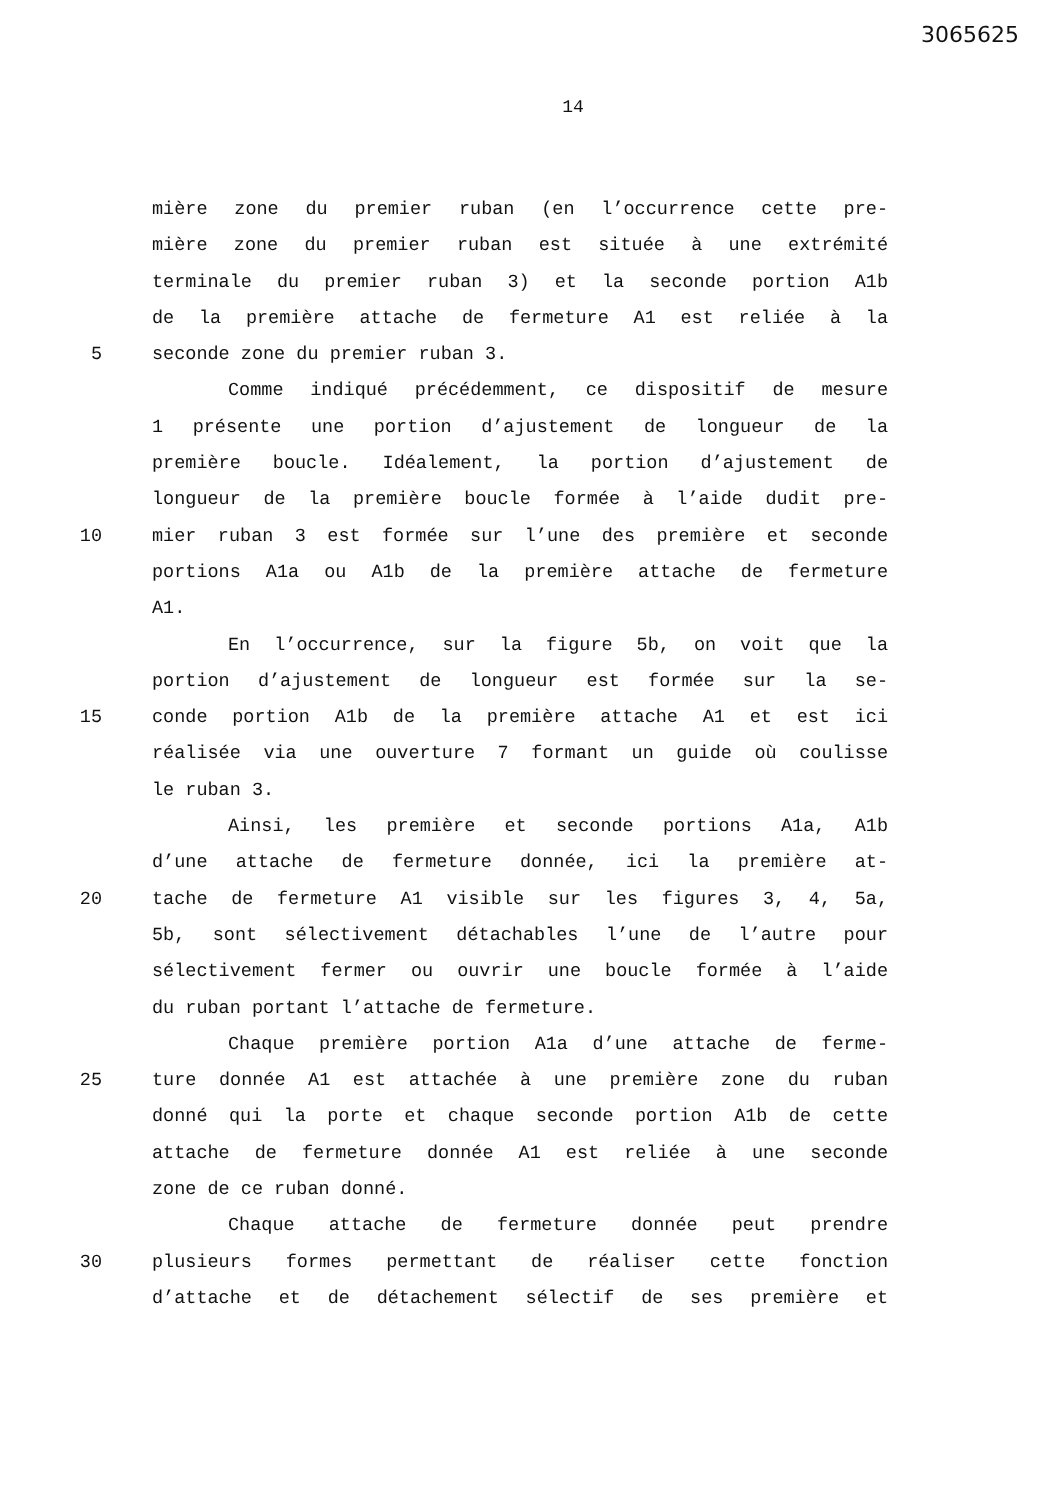3065625
14
mière zone du premier ruban (en l’occurrence cette pre-
mière zone du premier ruban est située à une extrémité
terminale du premier ruban 3) et la seconde portion A1b
de la première attache de fermeture A1 est reliée à la
5 seconde zone du premier ruban 3.
Comme indiqué précédemment, ce dispositif de mesure
1 présente une portion d’ajustement de longueur de la
première boucle. Idéalement, la portion d’ajustement de
longueur de la première boucle formée à l’aide dudit pre-
10 mier ruban 3 est formée sur l’une des première et seconde
portions A1a ou A1b de la première attache de fermeture
A1.
En l’occurrence, sur la figure 5b, on voit que la
portion d’ajustement de longueur est formée sur la se-
15 conde portion A1b de la première attache A1 et est ici
réalisée via une ouverture 7 formant un guide où coulisse
le ruban 3.
Ainsi, les première et seconde portions A1a, A1b
d’une attache de fermeture donnée, ici la première at-
20 tache de fermeture A1 visible sur les figures 3, 4, 5a,
5b, sont sélectivement détachables l’une de l’autre pour
sélectivement fermer ou ouvrir une boucle formée à l’aide
du ruban portant l’attache de fermeture.
Chaque première portion A1a d’une attache de ferme-
25 ture donnée A1 est attachée à une première zone du ruban
donné qui la porte et chaque seconde portion A1b de cette
attache de fermeture donnée A1 est reliée à une seconde
zone de ce ruban donné.
Chaque attache de fermeture donnée peut prendre
30 plusieurs formes permettant de réaliser cette fonction
d’attache et de détachement sélectif de ses première et